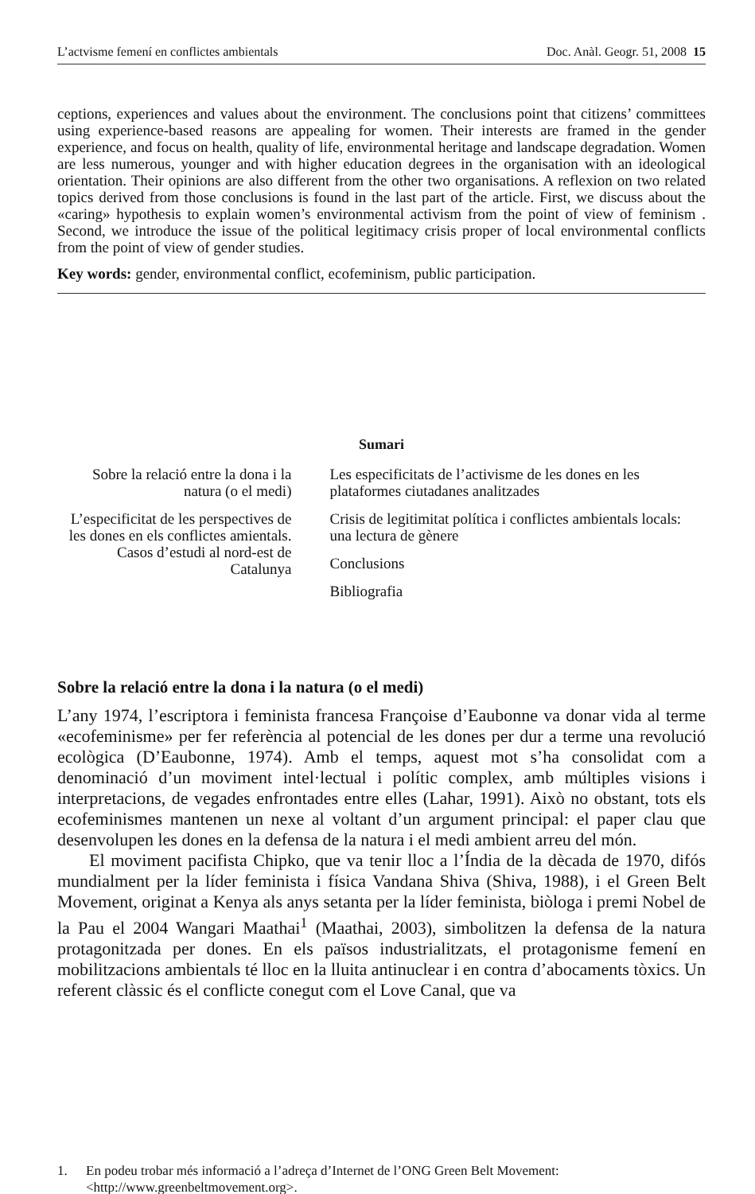L’actvisme femení en conflictes ambientals Doc. Anàl. Geogr. 51, 2008 15
ceptions, experiences and values about the environment. The conclusions point that citizens’ committees using experience-based reasons are appealing for women. Their interests are framed in the gender experience, and focus on health, quality of life, environmental heritage and landscape degradation. Women are less numerous, younger and with higher education degrees in the organisation with an ideological orientation. Their opinions are also different from the other two organisations. A reflexion on two related topics derived from those conclusions is found in the last part of the article. First, we discuss about the «caring» hypothesis to explain women’s environmental activism from the point of view of feminism . Second, we introduce the issue of the political legitimacy crisis proper of local environmental conflicts from the point of view of gender studies.
Key words: gender, environmental conflict, ecofeminism, public participation.
Sumari
Sobre la relació entre la dona i la natura (o el medi)
L’especificitat de les perspectives de les dones en els conflictes amientals. Casos d’estudi al nord-est de Catalunya
Les especificitats de l’activisme de les dones en les plataformes ciutadanes analitzades
Crisis de legitimitat política i conflictes ambientals locals: una lectura de gènere
Conclusions
Bibliografia
Sobre la relació entre la dona i la natura (o el medi)
L’any 1974, l’escriptora i feminista francesa Françoise d’Eaubonne va donar vida al terme «ecofeminisme» per fer referència al potencial de les dones per dur a terme una revolució ecològica (D’Eaubonne, 1974). Amb el temps, aquest mot s’ha consolidat com a denominació d’un moviment intel·lectual i polític complex, amb múltiples visions i interpretacions, de vegades enfrontades entre elles (Lahar, 1991). Això no obstant, tots els ecofeminismes mantenen un nexe al voltant d’un argument principal: el paper clau que desenvolupen les dones en la defensa de la natura i el medi ambient arreu del món.
El moviment pacifista Chipko, que va tenir lloc a l’Índia de la dècada de 1970, difós mundialment per la líder feminista i física Vandana Shiva (Shiva, 1988), i el Green Belt Movement, originat a Kenya als anys setanta per la líder feminista, biòloga i premi Nobel de la Pau el 2004 Wangari Maathai<sup>1</sup> (Maathai, 2003), simbolitzen la defensa de la natura protagonitzada per dones. En els països industrialitzats, el protagonisme femení en mobilitzacions ambientals té lloc en la lluita antinuclear i en contra d’abocaments tòxics. Un referent clàssic és el conflicte conegut com el Love Canal, que va
1. En podeu trobar més informació a l’adreça d’Internet de l’ONG Green Belt Movement: <http://www.greenbeltmovement.org>.